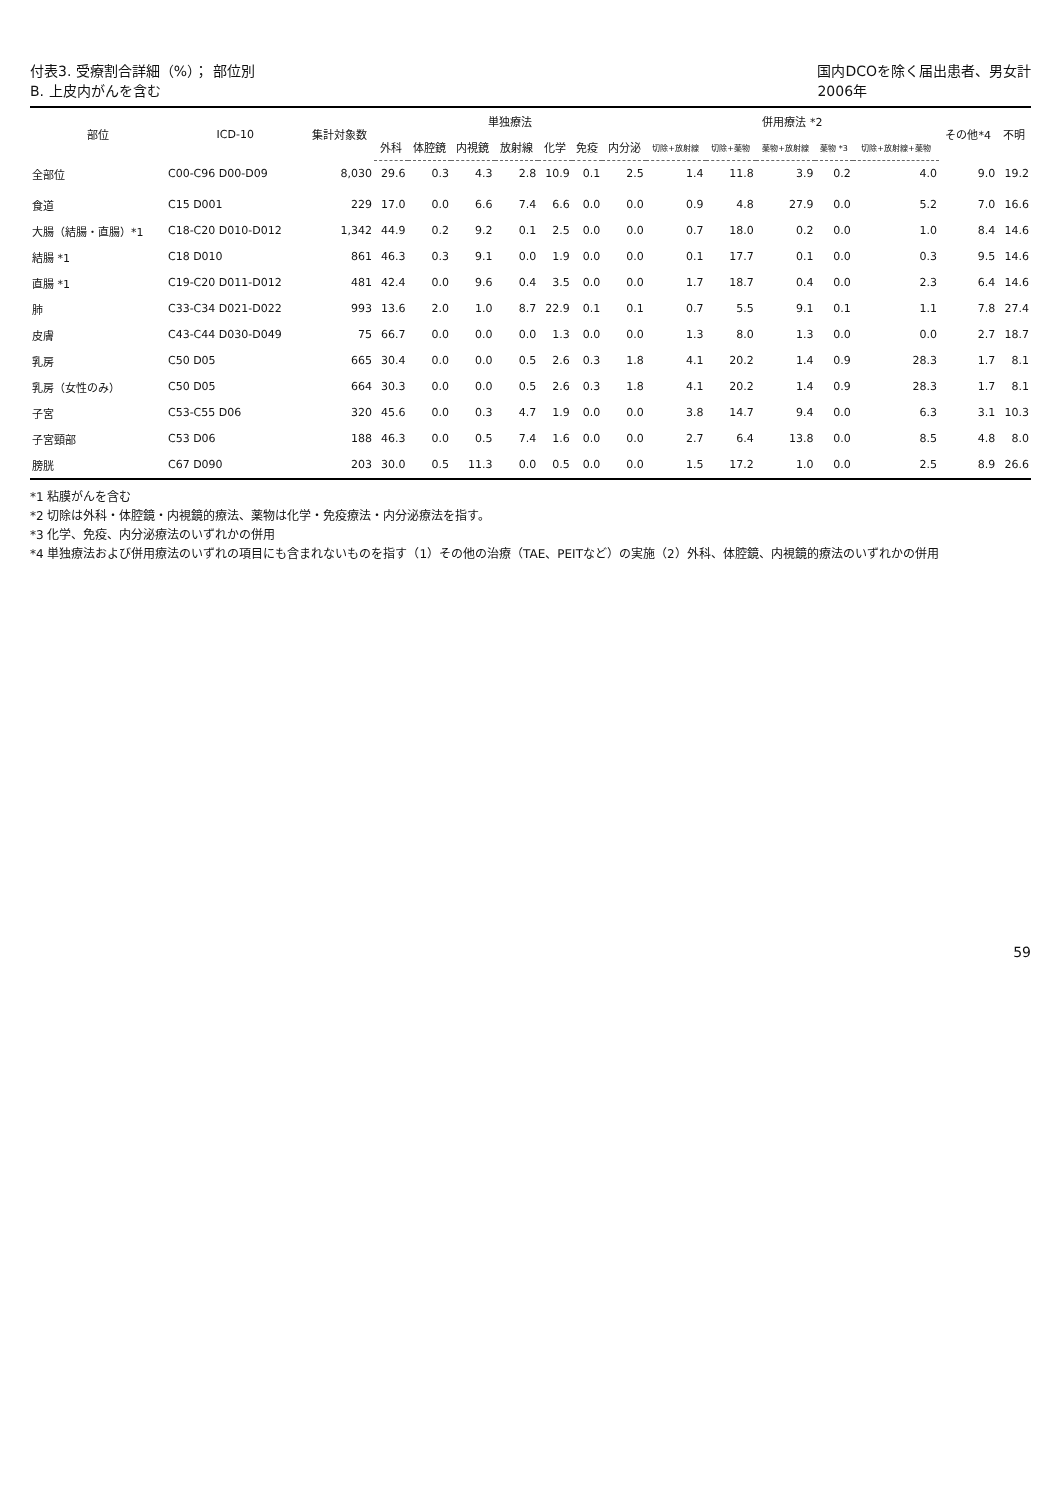付表3. 受療割合詳細（%）； 部位別
B. 上皮内がんを含む
国内DCOを除く届出患者、男女計
2006年
| 部位 | ICD-10 | 集計対象数 | 単独療法 | | | | | | | 併用療法 *2 | | | | | その他*4 | 不明 |
| --- | --- | --- | --- | --- | --- | --- | --- | --- | --- | --- | --- | --- | --- | --- | --- | --- |
| | | | 外科 | 体腔鏡 | 内視鏡 | 放射線 | 化学 | 免疫 | 内分泌 | 切除+放射線 | 切除+薬物 | 薬物+放射線 | 薬物 *3 | 切除+放射線+薬物 | | |
| 全部位 | C00-C96 D00-D09 | 8,030 | 29.6 | 0.3 | 4.3 | 2.8 | 10.9 | 0.1 | 2.5 | 1.4 | 11.8 | 3.9 | 0.2 | 4.0 | 9.0 | 19.2 |
| 食道 | C15 D001 | 229 | 17.0 | 0.0 | 6.6 | 7.4 | 6.6 | 0.0 | 0.0 | 0.9 | 4.8 | 27.9 | 0.0 | 5.2 | 7.0 | 16.6 |
| 大腸（結腸・直腸）*1 | C18-C20 D010-D012 | 1,342 | 44.9 | 0.2 | 9.2 | 0.1 | 2.5 | 0.0 | 0.0 | 0.7 | 18.0 | 0.2 | 0.0 | 1.0 | 8.4 | 14.6 |
| 結腸 *1 | C18 D010 | 861 | 46.3 | 0.3 | 9.1 | 0.0 | 1.9 | 0.0 | 0.0 | 0.1 | 17.7 | 0.1 | 0.0 | 0.3 | 9.5 | 14.6 |
| 直腸 *1 | C19-C20 D011-D012 | 481 | 42.4 | 0.0 | 9.6 | 0.4 | 3.5 | 0.0 | 0.0 | 1.7 | 18.7 | 0.4 | 0.0 | 2.3 | 6.4 | 14.6 |
| 肺 | C33-C34 D021-D022 | 993 | 13.6 | 2.0 | 1.0 | 8.7 | 22.9 | 0.1 | 0.1 | 0.7 | 5.5 | 9.1 | 0.1 | 1.1 | 7.8 | 27.4 |
| 皮膚 | C43-C44 D030-D049 | 75 | 66.7 | 0.0 | 0.0 | 0.0 | 1.3 | 0.0 | 0.0 | 1.3 | 8.0 | 1.3 | 0.0 | 0.0 | 2.7 | 18.7 |
| 乳房 | C50 D05 | 665 | 30.4 | 0.0 | 0.0 | 0.5 | 2.6 | 0.3 | 1.8 | 4.1 | 20.2 | 1.4 | 0.9 | 28.3 | 1.7 | 8.1 |
| 乳房（女性のみ） | C50 D05 | 664 | 30.3 | 0.0 | 0.0 | 0.5 | 2.6 | 0.3 | 1.8 | 4.1 | 20.2 | 1.4 | 0.9 | 28.3 | 1.7 | 8.1 |
| 子宮 | C53-C55 D06 | 320 | 45.6 | 0.0 | 0.3 | 4.7 | 1.9 | 0.0 | 0.0 | 3.8 | 14.7 | 9.4 | 0.0 | 6.3 | 3.1 | 10.3 |
| 子宮頸部 | C53 D06 | 188 | 46.3 | 0.0 | 0.5 | 7.4 | 1.6 | 0.0 | 0.0 | 2.7 | 6.4 | 13.8 | 0.0 | 8.5 | 4.8 | 8.0 |
| 膀胱 | C67 D090 | 203 | 30.0 | 0.5 | 11.3 | 0.0 | 0.5 | 0.0 | 0.0 | 1.5 | 17.2 | 1.0 | 0.0 | 2.5 | 8.9 | 26.6 |
*1 粘膜がんを含む
*2 切除は外科・体腔鏡・内視鏡的療法、薬物は化学・免疫療法・内分泌療法を指す。
*3 化学、免疫、内分泌療法のいずれかの併用
*4 単独療法および併用療法のいずれの項目にも含まれないものを指す（1）その他の治療（TAE、PEITなど）の実施（2）外科、体腔鏡、内視鏡的療法のいずれかの併用
59